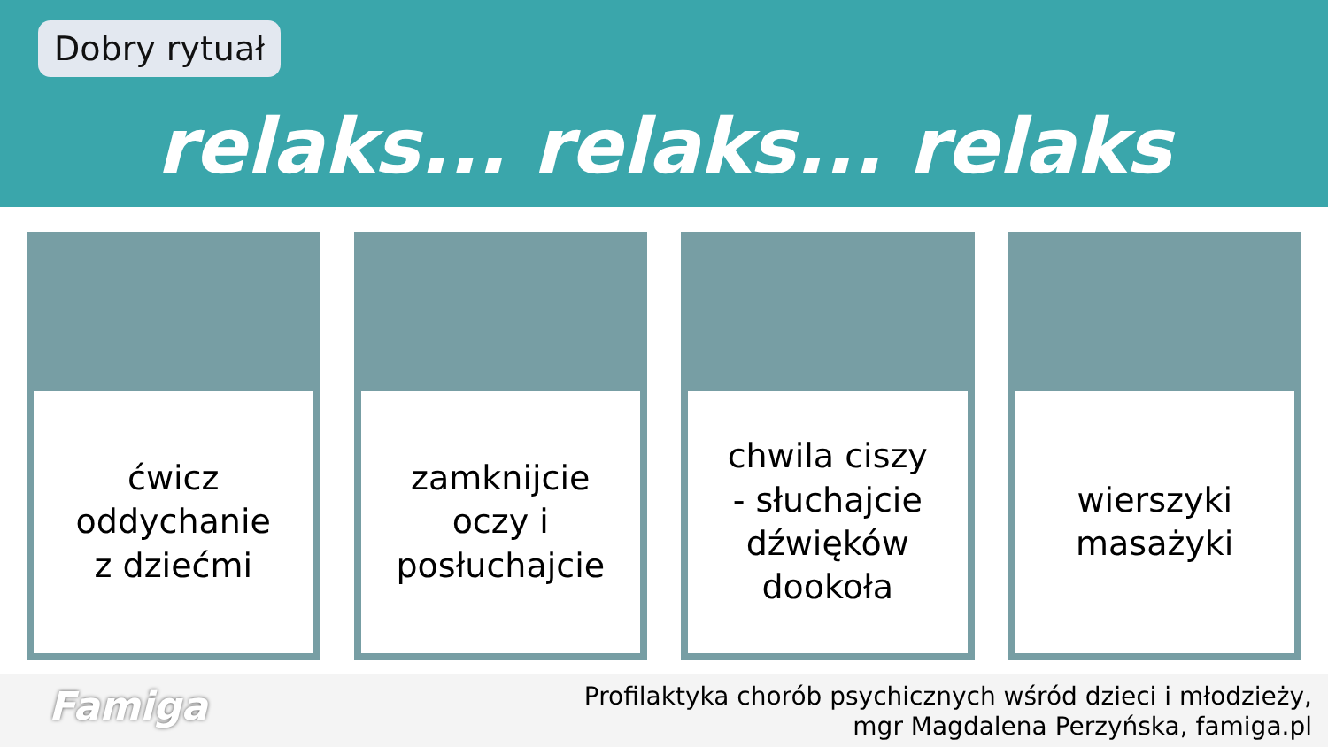Dobry rytuał
relaks... relaks... relaks
ćwicz
oddychanie
z dziećmi
zamknijcie
oczy i
posłuchajcie
chwila ciszy
- słuchajcie
dźwięków
dookoła
wierszyki
masażyki
Famiga
Profilaktyka chorób psychicznych wśród dzieci i młodzieży,
mgr Magdalena Perzyńska, famiga.pl